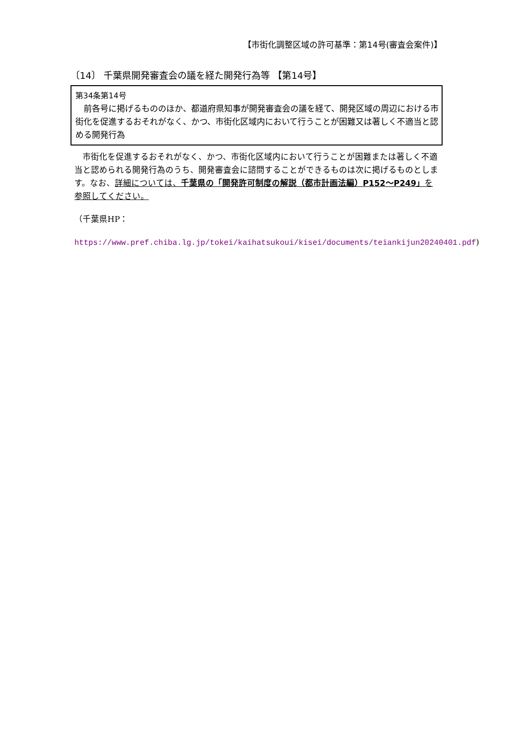【市街化調整区域の許可基準：第14号(審査会案件)】
〔14〕 千葉県開発審査会の議を経た開発行為等 【第14号】
第34条第14号
　前各号に掲げるもののほか、都道府県知事が開発審査会の議を経て、開発区域の周辺における市街化を促進するおそれがなく、かつ、市街化区域内において行うことが困難又は著しく不適当と認める開発行為
　市街化を促進するおそれがなく、かつ、市街化区域内において行うことが困難または著しく不適当と認められる開発行為のうち、開発審査会に諮問することができるものは次に掲げるものとします。なお、詳細については、千葉県の「開発許可制度の解説（都市計画法編）P152～P249」を参照してください。
（千葉県HP：
https://www.pref.chiba.lg.jp/tokei/kaihatsukoui/kisei/documents/teiankijun20240401.pdf)